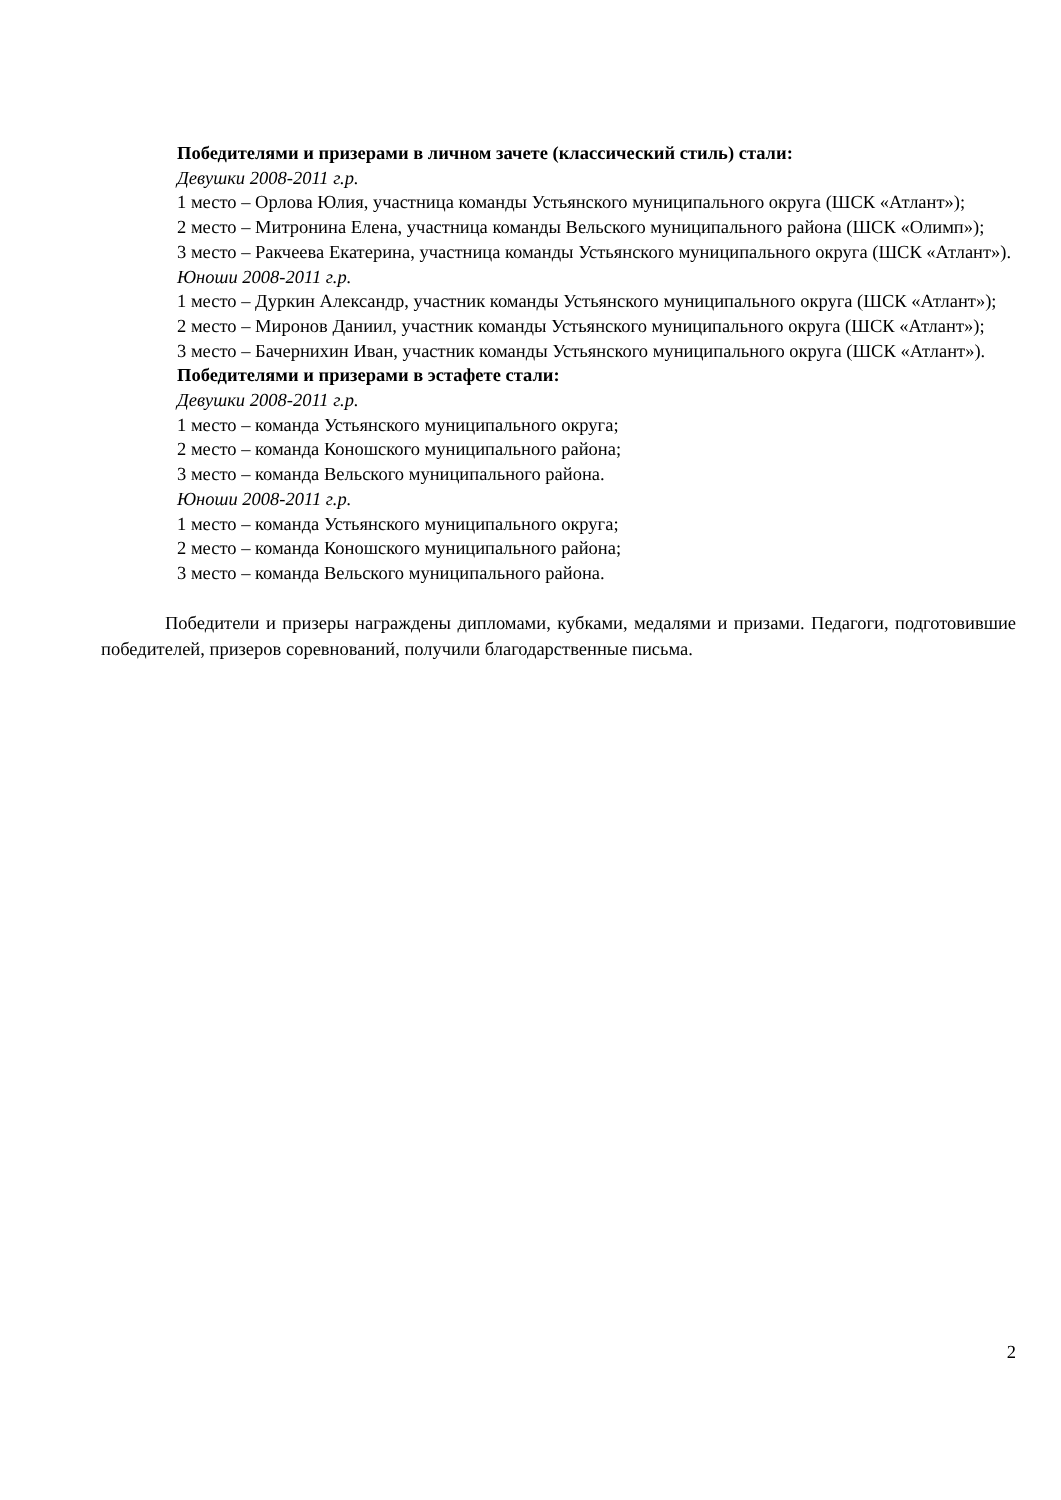Победителями и призерами в личном зачете (классический стиль) стали:
Девушки 2008-2011 г.р.
1 место – Орлова Юлия, участница команды Устьянского муниципального округа (ШСК «Атлант»);
2 место – Митронина Елена, участница команды Вельского муниципального района (ШСК «Олимп»);
3 место – Ракчеева Екатерина, участница команды Устьянского муниципального округа (ШСК «Атлант»).
Юноши 2008-2011 г.р.
1 место – Дуркин Александр, участник команды Устьянского муниципального округа (ШСК «Атлант»);
2 место – Миронов Даниил, участник команды Устьянского муниципального округа (ШСК «Атлант»);
3 место – Бачернихин Иван, участник команды Устьянского муниципального округа (ШСК «Атлант»).
Победителями и призерами в эстафете стали:
Девушки 2008-2011 г.р.
1 место – команда Устьянского муниципального округа;
2 место – команда Коношского муниципального района;
3 место – команда Вельского муниципального района.
Юноши 2008-2011 г.р.
1 место – команда Устьянского муниципального округа;
2 место – команда Коношского муниципального района;
3 место – команда Вельского муниципального района.
Победители и призеры награждены дипломами, кубками, медалями и призами. Педагоги, подготовившие победителей, призеров соревнований, получили благодарственные письма.
2